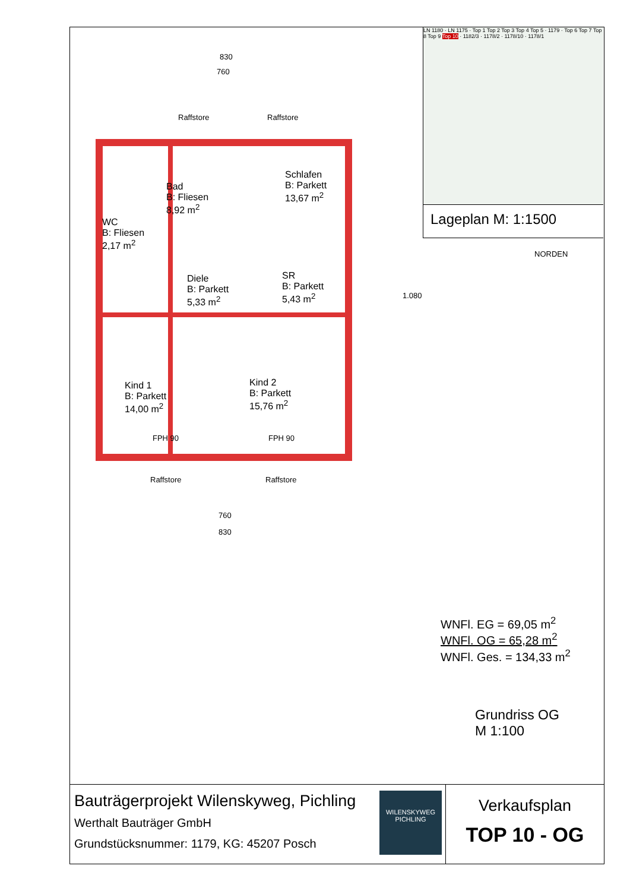830
760
Raffstore Raffstore
Schlafen
B: Parkett
13,67 m<sup>2</sup>
Bad
B: Fliesen
8,92 m<sup>2</sup>
WC
B: Fliesen
2,17 m<sup>2</sup>
Diele
B: Parkett
5,33 m<sup>2</sup>
SR
B: Parkett
5,43 m<sup>2</sup>
Kind 1
B: Parkett
14,00 m<sup>2</sup>
Kind 2
B: Parkett
15,76 m<sup>2</sup>
FPH 90 FPH 90
Raffstore Raffstore
760
830
1.080
LN 1180 · LN 1175 · Top 1 Top 2 Top 3 Top 4 Top 5 · 1179 · Top 6 Top 7 Top 8 Top 9 Top 10 · 1182/3 · 1178/2 · 1178/10 · 1178/1
Lageplan M: 1:1500
NORDEN
WNFl. EG = 69,05 m<sup>2</sup>
WNFl. OG = 65,28 m<sup>2</sup>
WNFl. Ges. = 134,33 m<sup>2</sup>
Grundriss OG
M 1:100
Bauträgerprojekt Wilenskyweg, Pichling
Werthalt Bauträger GmbH
Grundstücksnummer: 1179, KG: 45207 Posch
WILENSKYWEG
PICHLING
Verkaufsplan
TOP 10 - OG